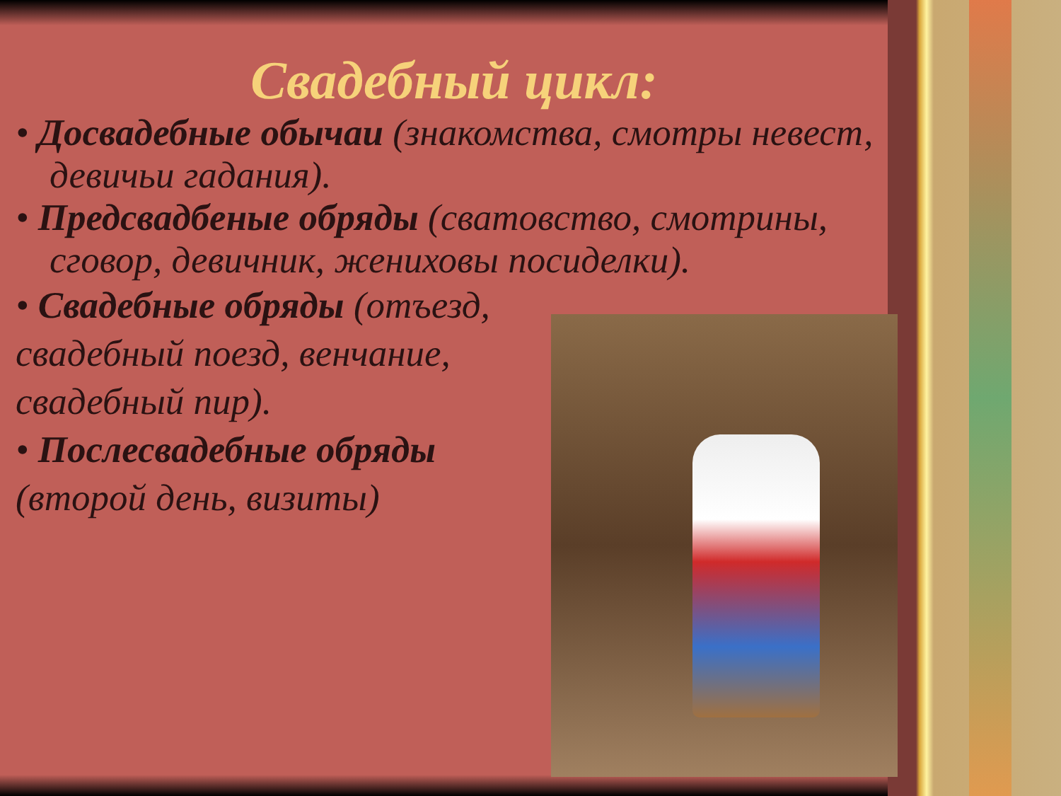Свадебный цикл:
• Досвадебные обычаи (знакомства, смотры невест, девичьи гадания).
• Предсвадбеные обряды (сватовство, смотрины, сговор, девичник, жениховы посиделки).
• Свадебные обряды (отъезд,
свадебный поезд, венчание,
свадебный пир).
• Послесвадебные обряды
(второй день, визиты)